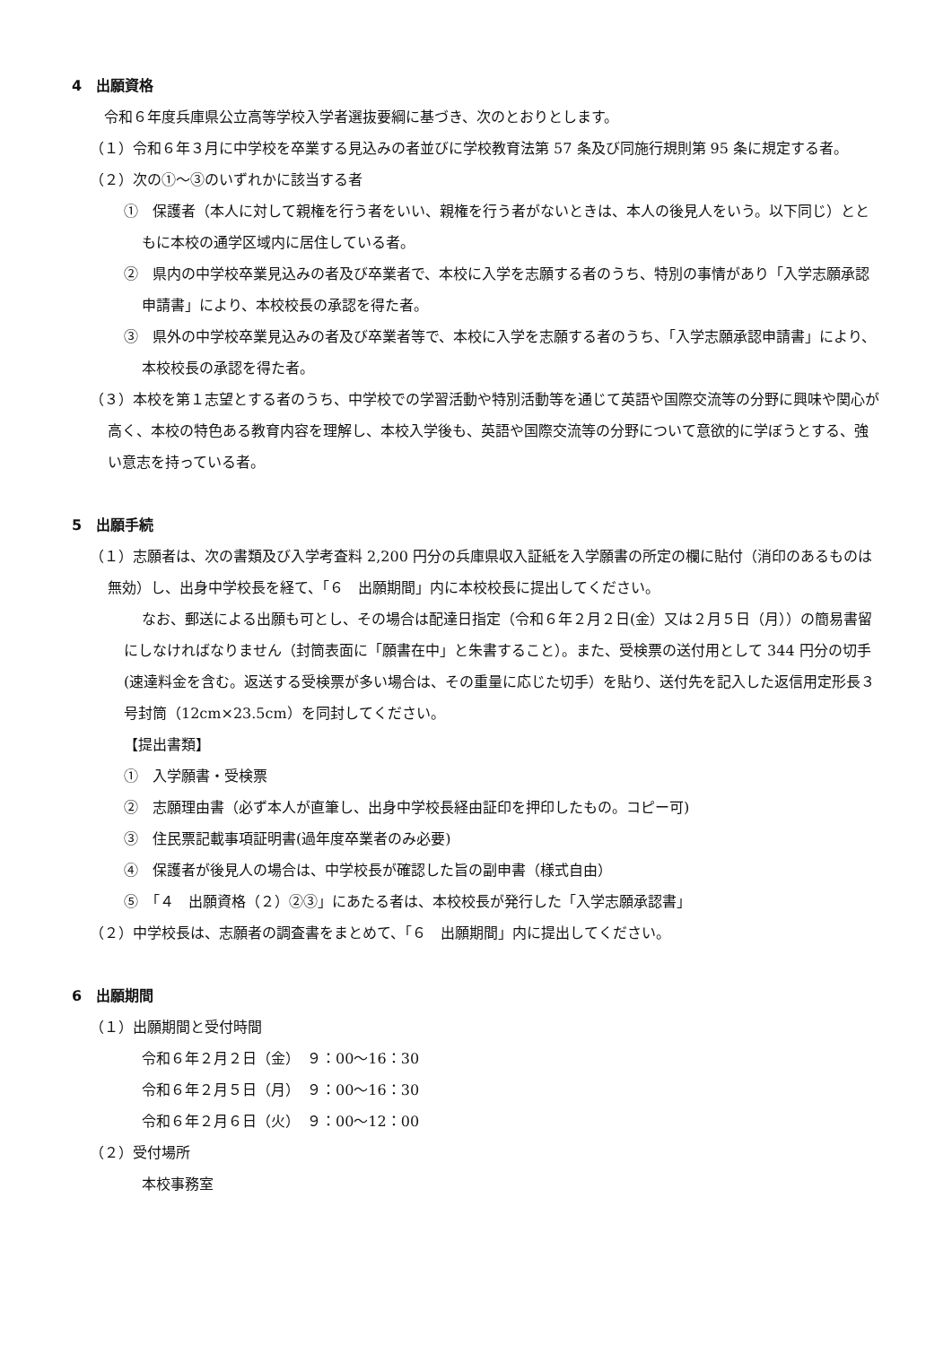4　出願資格
令和６年度兵庫県公立高等学校入学者選抜要綱に基づき、次のとおりとします。
（１）令和６年３月に中学校を卒業する見込みの者並びに学校教育法第 57 条及び同施行規則第 95 条に規定する者。
（２）次の①～③のいずれかに該当する者
①　保護者（本人に対して親権を行う者をいい、親権を行う者がないときは、本人の後見人をいう。以下同じ）とともに本校の通学区域内に居住している者。
②　県内の中学校卒業見込みの者及び卒業者で、本校に入学を志願する者のうち、特別の事情があり「入学志願承認申請書」により、本校校長の承認を得た者。
③　県外の中学校卒業見込みの者及び卒業者等で、本校に入学を志願する者のうち、「入学志願承認申請書」により、本校校長の承認を得た者。
（３）本校を第１志望とする者のうち、中学校での学習活動や特別活動等を通じて英語や国際交流等の分野に興味や関心が高く、本校の特色ある教育内容を理解し、本校入学後も、英語や国際交流等の分野について意欲的に学ぼうとする、強い意志を持っている者。
5　出願手続
（１）志願者は、次の書類及び入学考査料 2,200 円分の兵庫県収入証紙を入学願書の所定の欄に貼付（消印のあるものは無効）し、出身中学校長を経て、「６　出願期間」内に本校校長に提出してください。
なお、郵送による出願も可とし、その場合は配達日指定（令和６年２月２日(金）又は２月５日（月））の簡易書留にしなければなりません（封筒表面に「願書在中」と朱書すること）。また、受検票の送付用として 344 円分の切手(速達料金を含む。返送する受検票が多い場合は、その重量に応じた切手）を貼り、送付先を記入した返信用定形長３号封筒（12cm×23.5cm）を同封してください。
【提出書類】
①　入学願書・受検票
②　志願理由書（必ず本人が直筆し、出身中学校長経由証印を押印したもの。コピー可)
③　住民票記載事項証明書(過年度卒業者のみ必要)
④　保護者が後見人の場合は、中学校長が確認した旨の副申書（様式自由）
⑤　「４　出願資格（２）②③」にあたる者は、本校校長が発行した「入学志願承認書」
（２）中学校長は、志願者の調査書をまとめて、「６　出願期間」内に提出してください。
6　出願期間
（１）出願期間と受付時間
令和６年２月２日（金）　９：00～16：30
令和６年２月５日（月）　９：00～16：30
令和６年２月６日（火）　９：00～12：00
（２）受付場所
本校事務室